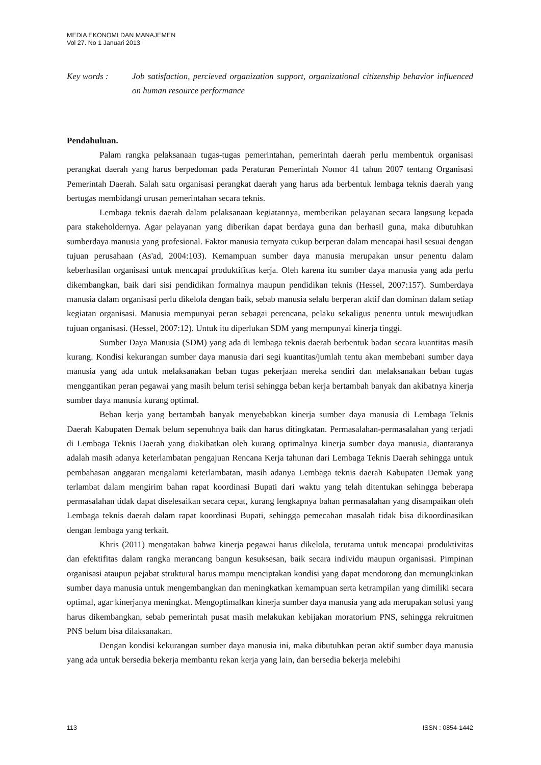MEDIA EKONOMI DAN MANAJEMEN
Vol 27. No 1 Januari 2013
Key words : Job satisfaction, percieved organization support, organizational citizenship behavior influenced on human resource performance
Pendahuluan.
Palam rangka pelaksanaan tugas-tugas pemerintahan, pemerintah daerah perlu membentuk organisasi perangkat daerah yang harus berpedoman pada Peraturan Pemerintah Nomor 41 tahun 2007 tentang Organisasi Pemerintah Daerah. Salah satu organisasi perangkat daerah yang harus ada berbentuk lembaga teknis daerah yang bertugas membidangi urusan pemerintahan secara teknis.
Lembaga teknis daerah dalam pelaksanaan kegiatannya, memberikan pelayanan secara langsung kepada para stakeholdernya. Agar pelayanan yang diberikan dapat berdaya guna dan berhasil guna, maka dibutuhkan sumberdaya manusia yang profesional. Faktor manusia ternyata cukup berperan dalam mencapai hasil sesuai dengan tujuan perusahaan (As'ad, 2004:103). Kemampuan sumber daya manusia merupakan unsur penentu dalam keberhasilan organisasi untuk mencapai produktifitas kerja. Oleh karena itu sumber daya manusia yang ada perlu dikembangkan, baik dari sisi pendidikan formalnya maupun pendidikan teknis (Hessel, 2007:157). Sumberdaya manusia dalam organisasi perlu dikelola dengan baik, sebab manusia selalu berperan aktif dan dominan dalam setiap kegiatan organisasi. Manusia mempunyai peran sebagai perencana, pelaku sekaligus penentu untuk mewujudkan tujuan organisasi. (Hessel, 2007:12). Untuk itu diperlukan SDM yang mempunyai kinerja tinggi.
Sumber Daya Manusia (SDM) yang ada di lembaga teknis daerah berbentuk badan secara kuantitas masih kurang. Kondisi kekurangan sumber daya manusia dari segi kuantitas/jumlah tentu akan membebani sumber daya manusia yang ada untuk melaksanakan beban tugas pekerjaan mereka sendiri dan melaksanakan beban tugas menggantikan peran pegawai yang masih belum terisi sehingga beban kerja bertambah banyak dan akibatnya kinerja sumber daya manusia kurang optimal.
Beban kerja yang bertambah banyak menyebabkan kinerja sumber daya manusia di Lembaga Teknis Daerah Kabupaten Demak belum sepenuhnya baik dan harus ditingkatan. Permasalahan-permasalahan yang terjadi di Lembaga Teknis Daerah yang diakibatkan oleh kurang optimalnya kinerja sumber daya manusia, diantaranya adalah masih adanya keterlambatan pengajuan Rencana Kerja tahunan dari Lembaga Teknis Daerah sehingga untuk pembahasan anggaran mengalami keterlambatan, masih adanya Lembaga teknis daerah Kabupaten Demak yang terlambat dalam mengirim bahan rapat koordinasi Bupati dari waktu yang telah ditentukan sehingga beberapa permasalahan tidak dapat diselesaikan secara cepat, kurang lengkapnya bahan permasalahan yang disampaikan oleh Lembaga teknis daerah dalam rapat koordinasi Bupati, sehingga pemecahan masalah tidak bisa dikoordinasikan dengan lembaga yang terkait.
Khris (2011) mengatakan bahwa kinerja pegawai harus dikelola, terutama untuk mencapai produktivitas dan efektifitas dalam rangka merancang bangun kesuksesan, baik secara individu maupun organisasi. Pimpinan organisasi ataupun pejabat struktural harus mampu menciptakan kondisi yang dapat mendorong dan memungkinkan sumber daya manusia untuk mengembangkan dan meningkatkan kemampuan serta ketrampilan yang dimiliki secara optimal, agar kinerjanya meningkat. Mengoptimalkan kinerja sumber daya manusia yang ada merupakan solusi yang harus dikembangkan, sebab pemerintah pusat masih melakukan kebijakan moratorium PNS, sehingga rekruitmen PNS belum bisa dilaksanakan.
Dengan kondisi kekurangan sumber daya manusia ini, maka dibutuhkan peran aktif sumber daya manusia yang ada untuk bersedia bekerja membantu rekan kerja yang lain, dan bersedia bekerja melebihi
113 ISSN : 0854-1442